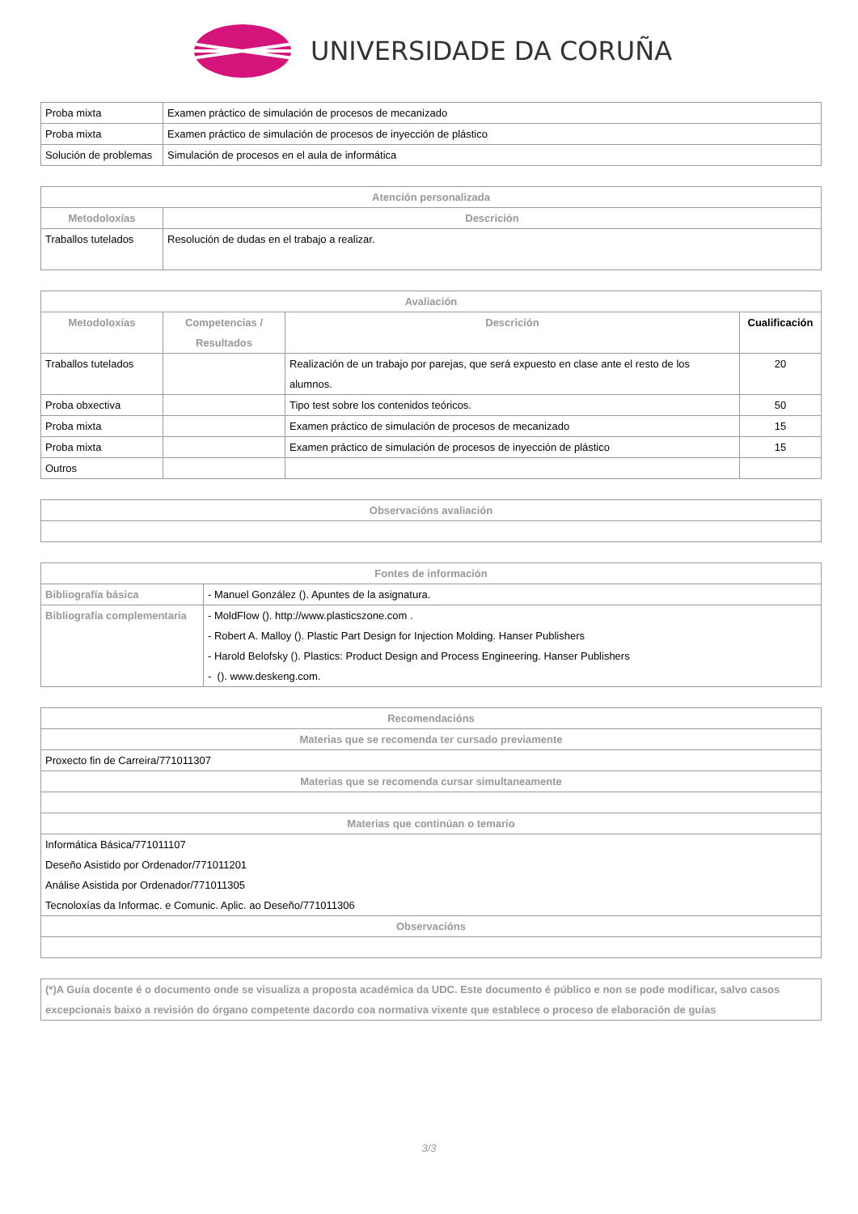UNIVERSIDADE DA CORUÑA
| Proba mixta | Examen práctico de simulación de procesos de mecanizado |
| Proba mixta | Examen práctico de simulación de procesos de inyección de plástico |
| Solución de problemas | Simulación de procesos en el aula de informática |
| Atención personalizada | |
| --- | --- |
| Metodoloxías | Descrición |
| Traballos tutelados | Resolución de dudas en el trabajo a realizar. |
| Avaliación | | | |
| --- | --- | --- | --- |
| Metodoloxías | Competencias / Resultados | Descrición | Cualificación |
| Traballos tutelados | | Realización de un trabajo por parejas, que será expuesto en clase ante el resto de los alumnos. | 20 |
| Proba obxectiva | | Tipo test sobre los contenidos teóricos. | 50 |
| Proba mixta | | Examen práctico de simulación de procesos de mecanizado | 15 |
| Proba mixta | | Examen práctico de simulación de procesos de inyección de plástico | 15 |
| Outros | | | |
| Observacións avaliación |
| --- |
| Fontes de información | |
| --- | --- |
| Bibliografía básica | - Manuel González (). Apuntes de la asignatura. |
| Bibliografía complementaria | - MoldFlow (). http://www.plasticszone.com . - Robert A. Malloy (). Plastic Part Design for Injection Molding. Hanser Publishers - Harold Belofsky (). Plastics: Product Design and Process Engineering. Hanser Publishers - (). www.deskeng.com. |
| Recomendacións |
| --- |
| Materias que se recomenda ter cursado previamente |
| Proxecto fin de Carreira/771011307 |
| Materias que se recomenda cursar simultaneamente |
| Materias que continúan o temario |
| Informática Básica/771011107 Deseño Asistido por Ordenador/771011201 Análise Asistida por Ordenador/771011305 Tecnoloxías da Informac. e Comunic. Aplic. ao Deseño/771011306 |
| Observacións |
| (*)A Guía docente é o documento onde se visualiza a proposta académica da UDC. Este documento é público e non se pode modificar, salvo casos excepcionais baixo a revisión do órgano competente dacordo coa normativa vixente que establece o proceso de elaboración de guías |
3/3